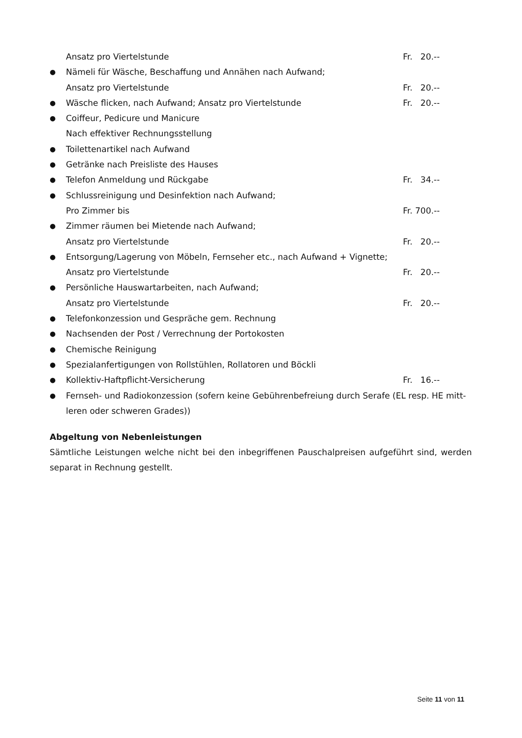Ansatz pro Viertelstunde Fr. 20.--
● Nämeli für Wäsche, Beschaffung und Annähen nach Aufwand;
Ansatz pro Viertelstunde Fr. 20.--
● Wäsche flicken, nach Aufwand; Ansatz pro Viertelstunde Fr. 20.--
● Coiffeur, Pedicure und Manicure
Nach effektiver Rechnungsstellung
● Toilettenartikel nach Aufwand
● Getränke nach Preisliste des Hauses
● Telefon Anmeldung und Rückgabe Fr. 34.--
● Schlussreinigung und Desinfektion nach Aufwand;
Pro Zimmer bis Fr. 700.--
● Zimmer räumen bei Mietende nach Aufwand;
Ansatz pro Viertelstunde Fr. 20.--
● Entsorgung/Lagerung von Möbeln, Fernseher etc., nach Aufwand + Vignette;
Ansatz pro Viertelstunde Fr. 20.--
● Persönliche Hauswartarbeiten, nach Aufwand;
Ansatz pro Viertelstunde Fr. 20.--
● Telefonkonzession und Gespräche gem. Rechnung
● Nachsenden der Post / Verrechnung der Portokosten
● Chemische Reinigung
● Spezialanfertigungen von Rollstühlen, Rollatoren und Böckli
● Kollektiv-Haftpflicht-Versicherung Fr. 16.--
● Fernseh- und Radiokonzession (sofern keine Gebührenbefreiung durch Serafe (EL resp. HE mitt-leren oder schweren Grades))
Abgeltung von Nebenleistungen
Sämtliche Leistungen welche nicht bei den inbegriffenen Pauschalpreisen aufgeführt sind, werden separat in Rechnung gestellt.
Seite 11 von 11